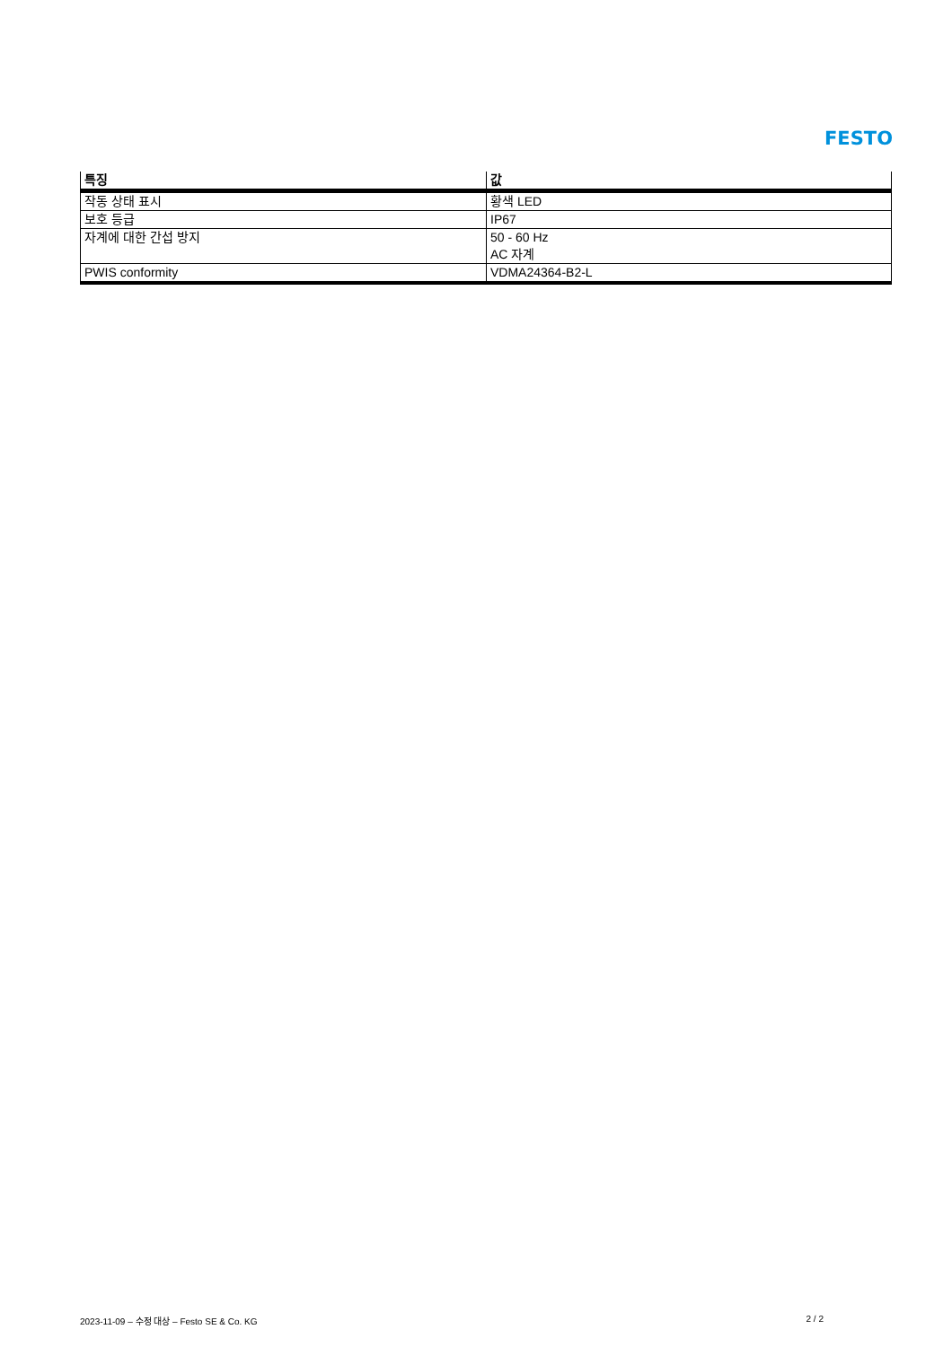FESTO
| 특징 | 값 |
| --- | --- |
| 작동 상태 표시 | 황색 LED |
| 보호 등급 | IP67 |
| 자계에 대한 간섭 방지 | 50 - 60 Hz AC 자계 |
| PWIS conformity | VDMA24364-B2-L |
2023-11-09 – 수정 대상 – Festo SE & Co. KG 2 / 2